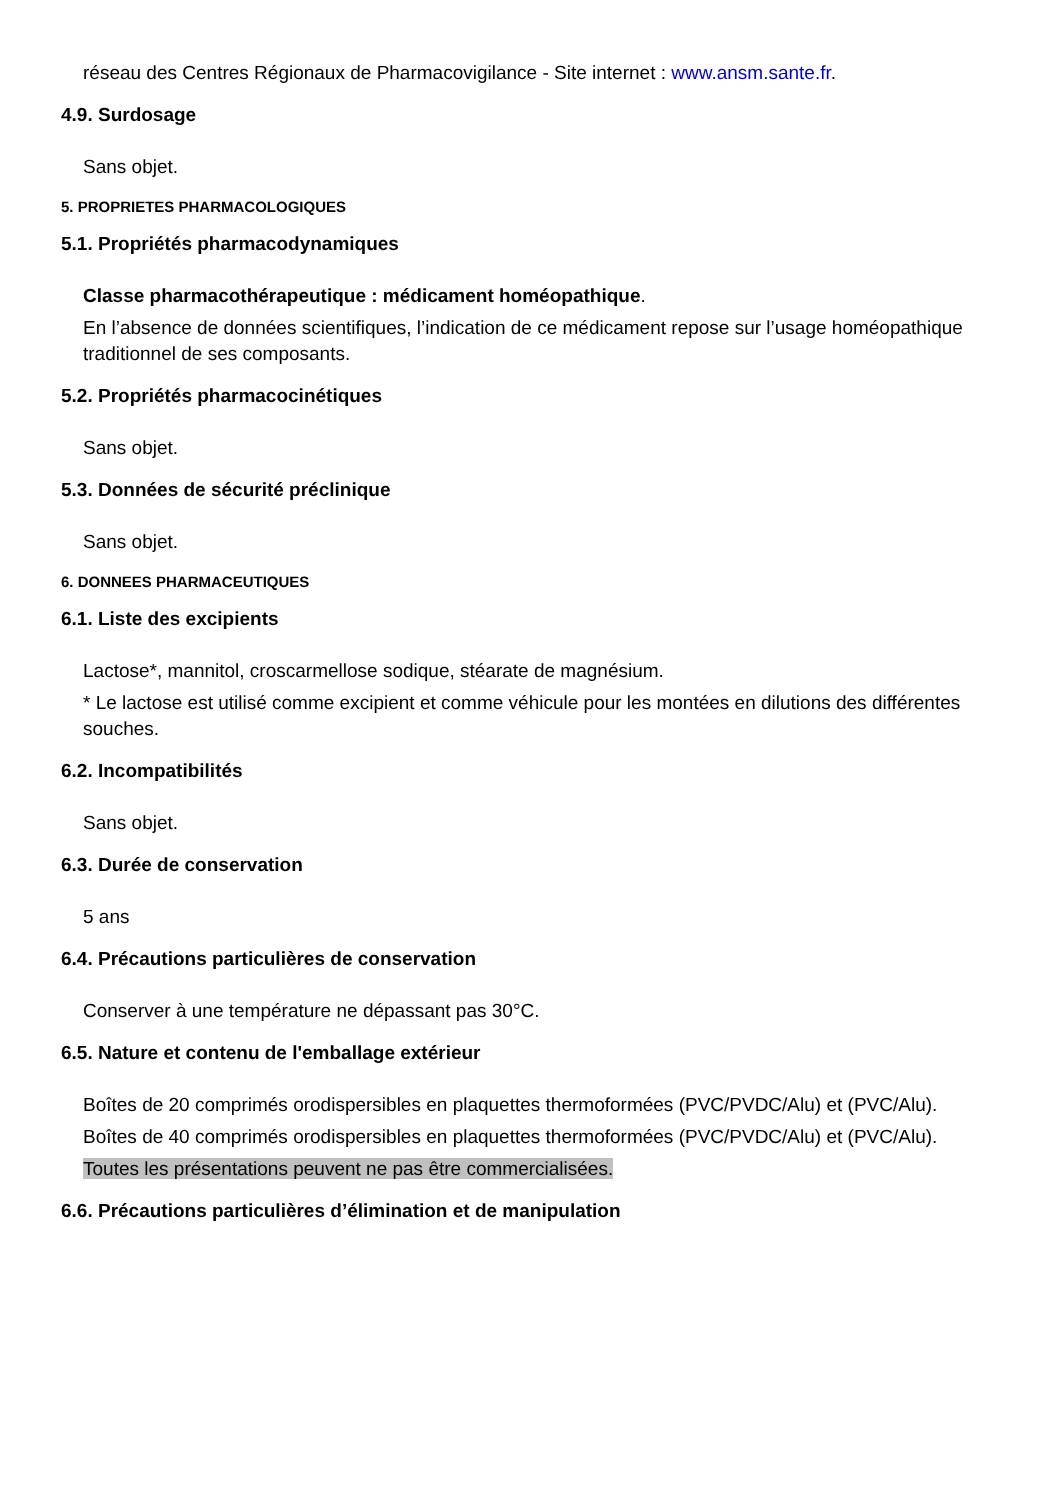réseau des Centres Régionaux de Pharmacovigilance - Site internet : www.ansm.sante.fr.
4.9. Surdosage
Sans objet.
5. PROPRIETES PHARMACOLOGIQUES
5.1. Propriétés pharmacodynamiques
Classe pharmacothérapeutique : médicament homéopathique.
En l’absence de données scientifiques, l’indication de ce médicament repose sur l’usage homéopathique traditionnel de ses composants.
5.2. Propriétés pharmacocinétiques
Sans objet.
5.3. Données de sécurité préclinique
Sans objet.
6. DONNEES PHARMACEUTIQUES
6.1. Liste des excipients
Lactose*, mannitol, croscarmellose sodique, stéarate de magnésium.
* Le lactose est utilisé comme excipient et comme véhicule pour les montées en dilutions des différentes souches.
6.2. Incompatibilités
Sans objet.
6.3. Durée de conservation
5 ans
6.4. Précautions particulières de conservation
Conserver à une température ne dépassant pas 30°C.
6.5. Nature et contenu de l'emballage extérieur
Boîtes de 20 comprimés orodispersibles en plaquettes thermoformées (PVC/PVDC/Alu) et (PVC/Alu).
Boîtes de 40 comprimés orodispersibles en plaquettes thermoformées (PVC/PVDC/Alu) et (PVC/Alu).
Toutes les présentations peuvent ne pas être commercialisées.
6.6. Précautions particulières d’élimination et de manipulation